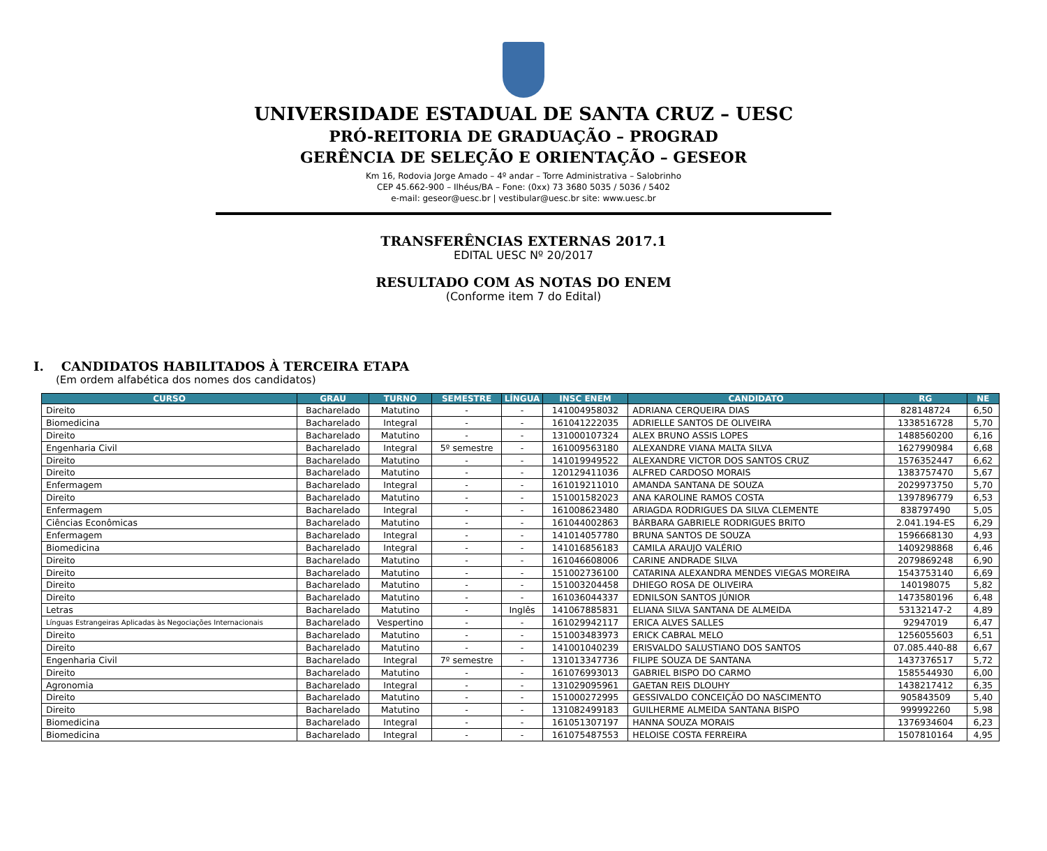UNIVERSIDADE ESTADUAL DE SANTA CRUZ – UESC
PRÓ-REITORIA DE GRADUAÇÃO – PROGRAD
GERÊNCIA DE SELEÇÃO E ORIENTAÇÃO – GESEOR
Km 16, Rodovia Jorge Amado – 4º andar – Torre Administrativa – Salobrinho
CEP 45.662-900 – Ilhéus/BA – Fone: (0xx) 73 3680 5035 / 5036 / 5402
e-mail: geseor@uesc.br | vestibular@uesc.br site: www.uesc.br
TRANSFERÊNCIAS EXTERNAS 2017.1
EDITAL UESC Nº 20/2017
RESULTADO COM AS NOTAS DO ENEM
(Conforme item 7 do Edital)
I. CANDIDATOS HABILITADOS À TERCEIRA ETAPA
(Em ordem alfabética dos nomes dos candidatos)
| CURSO | GRAU | TURNO | SEMESTRE | LÍNGUA | INSC ENEM | CANDIDATO | RG | NE |
| --- | --- | --- | --- | --- | --- | --- | --- | --- |
| Direito | Bacharelado | Matutino | - | - | 141004958032 | ADRIANA CERQUEIRA DIAS | 828148724 | 6,50 |
| Biomedicina | Bacharelado | Integral | - | - | 161041222035 | ADRIELLE SANTOS DE OLIVEIRA | 1338516728 | 5,70 |
| Direito | Bacharelado | Matutino | - | - | 131000107324 | ALEX BRUNO ASSIS LOPES | 1488560200 | 6,16 |
| Engenharia Civil | Bacharelado | Integral | 5º semestre | - | 161009563180 | ALEXANDRE VIANA MALTA SILVA | 1627990984 | 6,68 |
| Direito | Bacharelado | Matutino | - | - | 141019949522 | ALEXANDRE VICTOR DOS SANTOS CRUZ | 1576352447 | 6,62 |
| Direito | Bacharelado | Matutino | - | - | 120129411036 | ALFRED CARDOSO MORAIS | 1383757470 | 5,67 |
| Enfermagem | Bacharelado | Integral | - | - | 161019211010 | AMANDA SANTANA DE SOUZA | 2029973750 | 5,70 |
| Direito | Bacharelado | Matutino | - | - | 151001582023 | ANA KAROLINE RAMOS COSTA | 1397896779 | 6,53 |
| Enfermagem | Bacharelado | Integral | - | - | 161008623480 | ARIAGDA RODRIGUES DA SILVA CLEMENTE | 838797490 | 5,05 |
| Ciências Econômicas | Bacharelado | Matutino | - | - | 161044002863 | BÁRBARA GABRIELE RODRIGUES BRITO | 2.041.194-ES | 6,29 |
| Enfermagem | Bacharelado | Integral | - | - | 141014057780 | BRUNA SANTOS DE SOUZA | 1596668130 | 4,93 |
| Biomedicina | Bacharelado | Integral | - | - | 141016856183 | CAMILA ARAUJO VALÉRIO | 1409298868 | 6,46 |
| Direito | Bacharelado | Matutino | - | - | 161046608006 | CARINE ANDRADE SILVA | 2079869248 | 6,90 |
| Direito | Bacharelado | Matutino | - | - | 151002736100 | CATARINA ALEXANDRA MENDES VIEGAS MOREIRA | 1543753140 | 6,69 |
| Direito | Bacharelado | Matutino | - | - | 151003204458 | DHIEGO ROSA DE OLIVEIRA | 140198075 | 5,82 |
| Direito | Bacharelado | Matutino | - | - | 161036044337 | EDNILSON SANTOS JÚNIOR | 1473580196 | 6,48 |
| Letras | Bacharelado | Matutino | - | Inglês | 141067885831 | ELIANA SILVA SANTANA DE ALMEIDA | 53132147-2 | 4,89 |
| Línguas Estrangeiras Aplicadas às Negociações Internacionais | Bacharelado | Vespertino | - | - | 161029942117 | ERICA ALVES SALLES | 92947019 | 6,47 |
| Direito | Bacharelado | Matutino | - | - | 151003483973 | ERICK CABRAL MELO | 1256055603 | 6,51 |
| Direito | Bacharelado | Matutino | - | - | 141001040239 | ERISVALDO SALUSTIANO DOS SANTOS | 07.085.440-88 | 6,67 |
| Engenharia Civil | Bacharelado | Integral | 7º semestre | - | 131013347736 | FILIPE SOUZA DE SANTANA | 1437376517 | 5,72 |
| Direito | Bacharelado | Matutino | - | - | 161076993013 | GABRIEL BISPO DO CARMO | 1585544930 | 6,00 |
| Agronomia | Bacharelado | Integral | - | - | 131029095961 | GAETAN REIS DLOUHY | 1438217412 | 6,35 |
| Direito | Bacharelado | Matutino | - | - | 151000272995 | GESSIVALDO CONCEIÇÃO DO NASCIMENTO | 905843509 | 5,40 |
| Direito | Bacharelado | Matutino | - | - | 131082499183 | GUILHERME ALMEIDA SANTANA BISPO | 999992260 | 5,98 |
| Biomedicina | Bacharelado | Integral | - | - | 161051307197 | HANNA SOUZA MORAIS | 1376934604 | 6,23 |
| Biomedicina | Bacharelado | Integral | - | - | 161075487553 | HELOISE COSTA FERREIRA | 1507810164 | 4,95 |